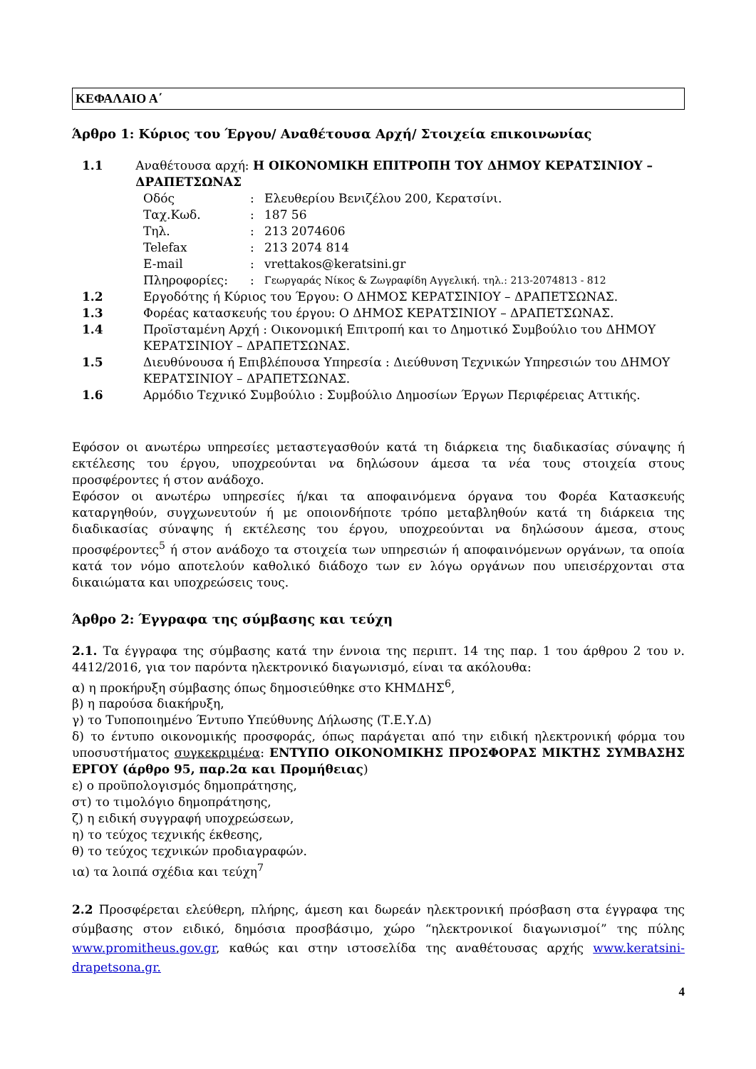ΚΕΦΑΛΑΙΟ Α΄
Άρθρο 1: Κύριος του Έργου/ Αναθέτουσα Αρχή/ Στοιχεία επικοινωνίας
1.1 Αναθέτουσα αρχή: Η ΟΙΚΟΝΟΜΙΚΗ ΕΠΙΤΡΟΠΗ ΤΟΥ ΔΗΜΟΥ ΚΕΡΑΤΣΙΝΙΟΥ – ΔΡΑΠΕΤΣΩΝΑΣ
Οδός: Ελευθερίου Βενιζέλου 200, Κερατσίνι.
Ταχ.Κωδ.: 187 56
Τηλ.: 213 2074606
Telefax: 213 2074 814
E-mail: vrettakos@keratsini.gr
Πληροφορίες:: Γεωργαράς Νίκος & Ζωγραφίδη Αγγελική. τηλ.: 213-2074813 - 812
1.2 Εργοδότης ή Κύριος του Έργου: Ο ΔΗΜΟΣ ΚΕΡΑΤΣΙΝΙΟΥ – ΔΡΑΠΕΤΣΩΝΑΣ.
1.3 Φορέας κατασκευής του έργου: Ο ΔΗΜΟΣ ΚΕΡΑΤΣΙΝΙΟΥ – ΔΡΑΠΕΤΣΩΝΑΣ.
1.4 Προϊσταμένη Αρχή : Οικονομική Επιτροπή και το Δημοτικό Συμβούλιο του ΔΗΜΟΥ ΚΕΡΑΤΣΙΝΙΟΥ – ΔΡΑΠΕΤΣΩΝΑΣ.
1.5 Διευθύνουσα ή Επιβλέπουσα Υπηρεσία : Διεύθυνση Τεχνικών Υπηρεσιών του ΔΗΜΟΥ ΚΕΡΑΤΣΙΝΙΟΥ – ΔΡΑΠΕΤΣΩΝΑΣ.
1.6 Αρμόδιο Τεχνικό Συμβούλιο : Συμβούλιο Δημοσίων Έργων Περιφέρειας Αττικής.
Εφόσον οι ανωτέρω υπηρεσίες μεταστεγασθούν κατά τη διάρκεια της διαδικασίας σύναψης ή εκτέλεσης του έργου, υποχρεούνται να δηλώσουν άμεσα τα νέα τους στοιχεία στους προσφέροντες ή στον ανάδοχο.
Εφόσον οι ανωτέρω υπηρεσίες ή/και τα αποφαινόμενα όργανα του Φορέα Κατασκευής καταργηθούν, συγχωνευτούν ή με οποιονδήποτε τρόπο μεταβληθούν κατά τη διάρκεια της διαδικασίας σύναψης ή εκτέλεσης του έργου, υποχρεούνται να δηλώσουν άμεσα, στους προσφέροντες<sup>5</sup> ή στον ανάδοχο τα στοιχεία των υπηρεσιών ή αποφαινόμενων οργάνων, τα οποία κατά τον νόμο αποτελούν καθολικό διάδοχο των εν λόγω οργάνων που υπεισέρχονται στα δικαιώματα και υποχρεώσεις τους.
Άρθρο 2: Έγγραφα της σύμβασης και τεύχη
2.1. Τα έγγραφα της σύμβασης κατά την έννοια της περιπτ. 14 της παρ. 1 του άρθρου 2 του ν. 4412/2016, για τον παρόντα ηλεκτρονικό διαγωνισμό, είναι τα ακόλουθα:
α) η προκήρυξη σύμβασης όπως δημοσιεύθηκε στο ΚΗΜΔΗΣ<sup>6</sup>,
β) η παρούσα διακήρυξη,
γ) το Τυποποιημένο Έντυπο Υπεύθυνης Δήλωσης (Τ.Ε.Υ.Δ)
δ) το έντυπο οικονομικής προσφοράς, όπως παράγεται από την ειδική ηλεκτρονική φόρμα του υποσυστήματος συγκεκριμένα: ΕΝΤΥΠΟ ΟΙΚΟΝΟΜΙΚΗΣ ΠΡΟΣΦΟΡΑΣ ΜΙΚΤΗΣ ΣΥΜΒΑΣΗΣ ΕΡΓΟΥ (άρθρο 95, παρ.2α και Προμήθειας)
ε) ο προϋπολογισμός δημοπράτησης,
στ) το τιμολόγιο δημοπράτησης,
ζ) η ειδική συγγραφή υποχρεώσεων,
η) το τεύχος τεχνικής έκθεσης,
θ) το τεύχος τεχνικών προδιαγραφών.
ια) τα λοιπά σχέδια και τεύχη<sup>7</sup>
2.2 Προσφέρεται ελεύθερη, πλήρης, άμεση και δωρεάν ηλεκτρονική πρόσβαση στα έγγραφα της σύμβασης στον ειδικό, δημόσια προσβάσιμο, χώρο “ηλεκτρονικοί διαγωνισμοί” της πύλης www.promitheus.gov.gr, καθώς και στην ιστοσελίδα της αναθέτουσας αρχής www.keratsini-drapetsona.gr.
4